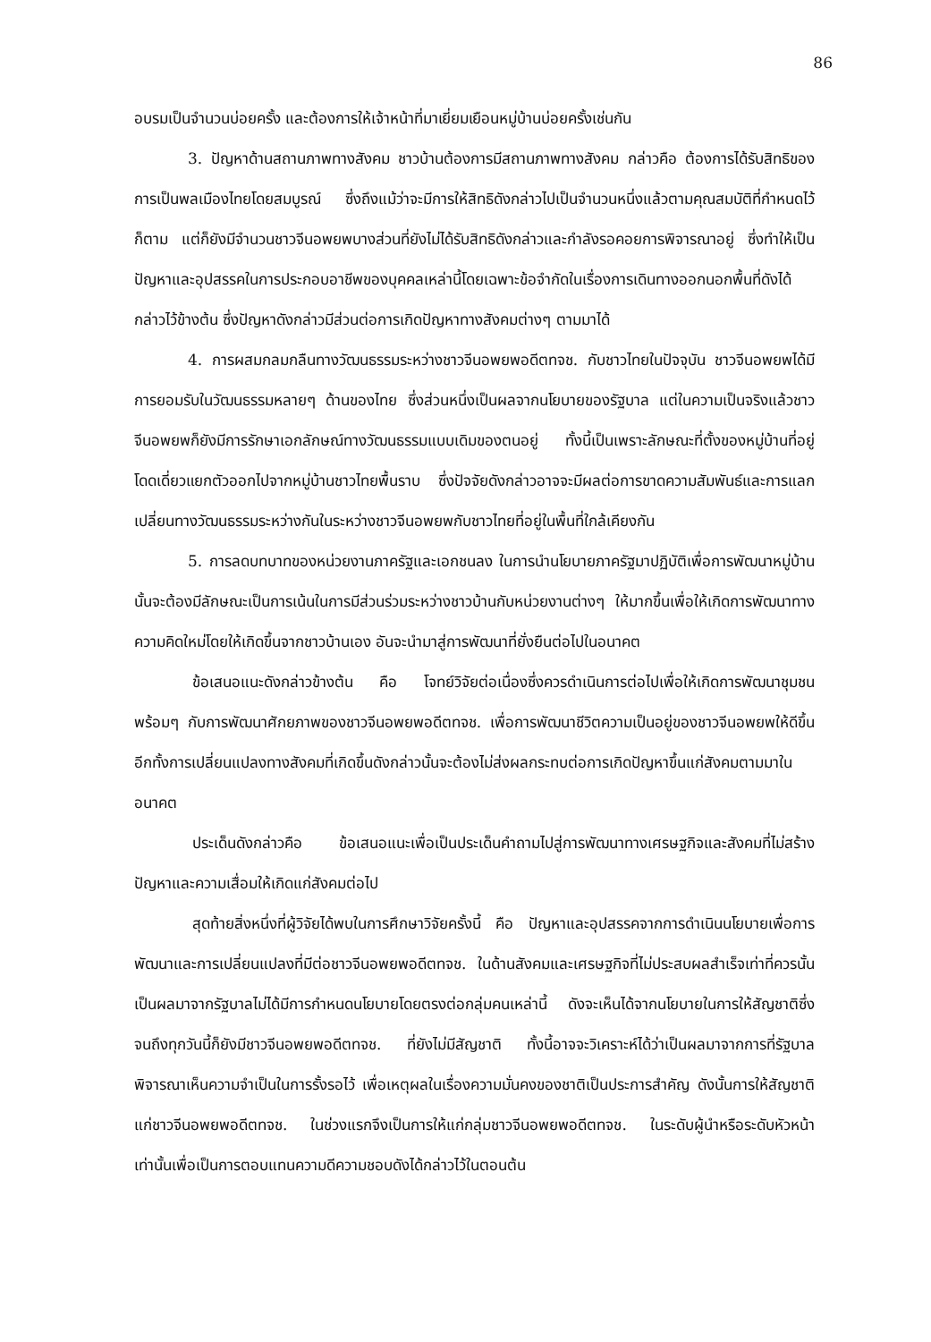86
อบรมเป็นจำนวนบ่อยครั้ง และต้องการให้เจ้าหน้าที่มาเยี่ยมเยือนหมู่บ้านบ่อยครั้งเช่นกัน
3. ปัญหาด้านสถานภาพทางสังคม ชาวบ้านต้องการมีสถานภาพทางสังคม กล่าวคือ ต้องการได้รับสิทธิของการเป็นพลเมืองไทยโดยสมบูรณ์ ซึ่งถึงแม้ว่าจะมีการให้สิทธิดังกล่าวไปเป็นจำนวนหนึ่งแล้วตามคุณสมบัติที่กำหนดไว้ก็ตาม แต่ก็ยังมีจำนวนชาวจีนอพยพบางส่วนที่ยังไม่ได้รับสิทธิดังกล่าวและกำลังรอคอยการพิจารณาอยู่ ซึ่งทำให้เป็นปัญหาและอุปสรรคในการประกอบอาชีพของบุคคลเหล่านี้โดยเฉพาะข้อจำกัดในเรื่องการเดินทางออกนอกพื้นที่ดังได้กล่าวไว้ข้างต้น ซึ่งปัญหาดังกล่าวมีส่วนต่อการเกิดปัญหาทางสังคมต่างๆ ตามมาได้
4. การผสมกลมกลืนทางวัฒนธรรมระหว่างชาวจีนอพยพอดีตทจช. กับชาวไทยในปัจจุบัน ชาวจีนอพยพได้มีการยอมรับในวัฒนธรรมหลายๆ ด้านของไทย ซึ่งส่วนหนึ่งเป็นผลจากนโยบายของรัฐบาล แต่ในความเป็นจริงแล้วชาวจีนอพยพก็ยังมีการรักษาเอกลักษณ์ทางวัฒนธรรมแบบเดิมของตนอยู่ ทั้งนี้เป็นเพราะลักษณะที่ตั้งของหมู่บ้านที่อยู่โดดเดี่ยวแยกตัวออกไปจากหมู่บ้านชาวไทยพื้นราบ ซึ่งปัจจัยดังกล่าวอาจจะมีผลต่อการขาดความสัมพันธ์และการแลกเปลี่ยนทางวัฒนธรรมระหว่างกันในระหว่างชาวจีนอพยพกับชาวไทยที่อยู่ในพื้นที่ใกล้เคียงกัน
5. การลดบทบาทของหน่วยงานภาครัฐและเอกชนลง ในการนำนโยบายภาครัฐมาปฏิบัติเพื่อการพัฒนาหมู่บ้านนั้นจะต้องมีลักษณะเป็นการเน้นในการมีส่วนร่วมระหว่างชาวบ้านกับหน่วยงานต่างๆ ให้มากขึ้นเพื่อให้เกิดการพัฒนาทางความคิดใหม่โดยให้เกิดขึ้นจากชาวบ้านเอง อันจะนำมาสู่การพัฒนาที่ยั่งยืนต่อไปในอนาคต
ข้อเสนอแนะดังกล่าวข้างต้น คือ โจทย์วิจัยต่อเนื่องซึ่งควรดำเนินการต่อไปเพื่อให้เกิดการพัฒนาชุมชนพร้อมๆ กับการพัฒนาศักยภาพของชาวจีนอพยพอดีตทจช. เพื่อการพัฒนาชีวิตความเป็นอยู่ของชาวจีนอพยพให้ดีขึ้น อีกทั้งการเปลี่ยนแปลงทางสังคมที่เกิดขึ้นดังกล่าวนั้นจะต้องไม่ส่งผลกระทบต่อการเกิดปัญหาขึ้นแก่สังคมตามมาในอนาคต
ประเด็นดังกล่าวคือ ข้อเสนอแนะเพื่อเป็นประเด็นคำถามไปสู่การพัฒนาทางเศรษฐกิจและสังคมที่ไม่สร้างปัญหาและความเสื่อมให้เกิดแก่สังคมต่อไป
สุดท้ายสิ่งหนึ่งที่ผู้วิจัยได้พบในการศึกษาวิจัยครั้งนี้ คือ ปัญหาและอุปสรรคจากการดำเนินนโยบายเพื่อการพัฒนาและการเปลี่ยนแปลงที่มีต่อชาวจีนอพยพอดีตทจช. ในด้านสังคมและเศรษฐกิจที่ไม่ประสบผลสำเร็จเท่าที่ควรนั้นเป็นผลมาจากรัฐบาลไม่ได้มีการกำหนดนโยบายโดยตรงต่อกลุ่มคนเหล่านี้ ดังจะเห็นได้จากนโยบายในการให้สัญชาติซึ่งจนถึงทุกวันนี้ก็ยังมีชาวจีนอพยพอดีตทจช. ที่ยังไม่มีสัญชาติ ทั้งนี้อาจจะวิเคราะห์ได้ว่าเป็นผลมาจากการที่รัฐบาลพิจารณาเห็นความจำเป็นในการรั้งรอไว้ เพื่อเหตุผลในเรื่องความมั่นคงของชาติเป็นประการสำคัญ ดังนั้นการให้สัญชาติแก่ชาวจีนอพยพอดีตทจช. ในช่วงแรกจึงเป็นการให้แก่กลุ่มชาวจีนอพยพอดีตทจช. ในระดับผู้นำหรือระดับหัวหน้าเท่านั้นเพื่อเป็นการตอบแทนความดีความชอบดังได้กล่าวไว้ในตอนต้น